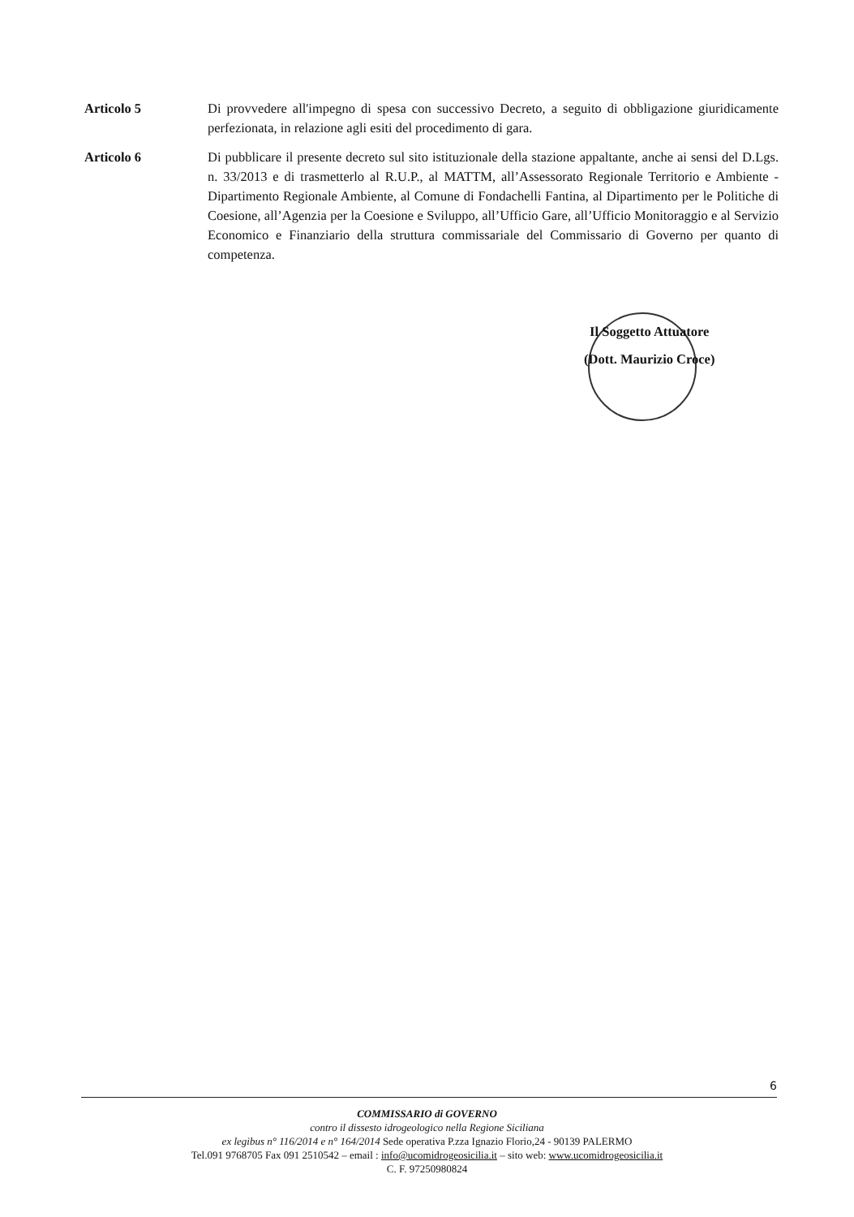Articolo 5 Di provvedere all'impegno di spesa con successivo Decreto, a seguito di obbligazione giuridicamente perfezionata, in relazione agli esiti del procedimento di gara.
Articolo 6 Di pubblicare il presente decreto sul sito istituzionale della stazione appaltante, anche ai sensi del D.Lgs. n. 33/2013 e di trasmetterlo al R.U.P., al MATTM, all’Assessorato Regionale Territorio e Ambiente - Dipartimento Regionale Ambiente, al Comune di Fondachelli Fantina, al Dipartimento per le Politiche di Coesione, all’Agenzia per la Coesione e Sviluppo, all’Ufficio Gare, all’Ufficio Monitoraggio e al Servizio Economico e Finanziario della struttura commissariale del Commissario di Governo per quanto di competenza.
Il Soggetto Attuatore
(Dott. Maurizio Croce)
6
COMMISSARIO di GOVERNO
contro il dissesto idrogeologico nella Regione Siciliana
ex legibus n° 116/2014 e n° 164/2014 Sede operativa P.zza Ignazio Florio,24 - 90139 PALERMO
Tel.091 9768705 Fax 091 2510542 – email : info@ucomidrogeosicilia.it – sito web: www.ucomidrogeosicilia.it
C. F. 97250980824